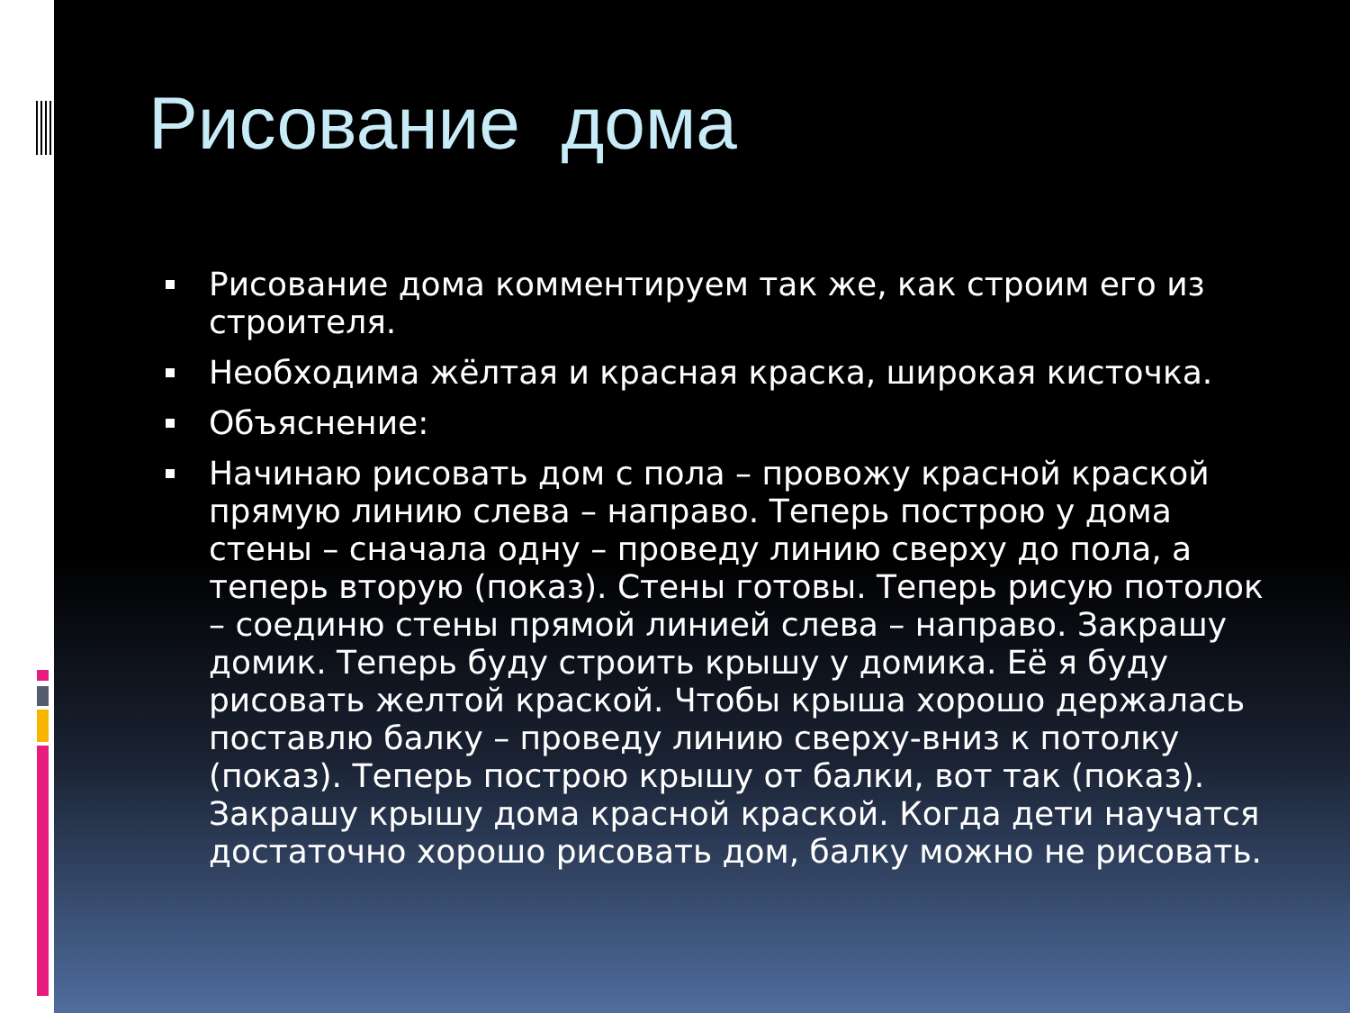Рисование дома
Рисование дома комментируем так же, как строим его из строителя.
Необходима жёлтая и красная краска, широкая кисточка.
Объяснение:
Начинаю рисовать дом с пола – провожу красной краской прямую линию слева – направо. Теперь построю у дома стены – сначала одну – проведу линию сверху до пола, а теперь вторую (показ). Стены готовы. Теперь рисую потолок – соединю стены прямой линией слева – направо. Закрашу домик. Теперь буду строить крышу у домика. Её я буду рисовать желтой краской. Чтобы крыша хорошо держалась поставлю балку – проведу линию сверху-вниз к потолку (показ). Теперь построю крышу от балки, вот так (показ). Закрашу крышу дома красной краской. Когда дети научатся достаточно хорошо рисовать дом, балку можно не рисовать.